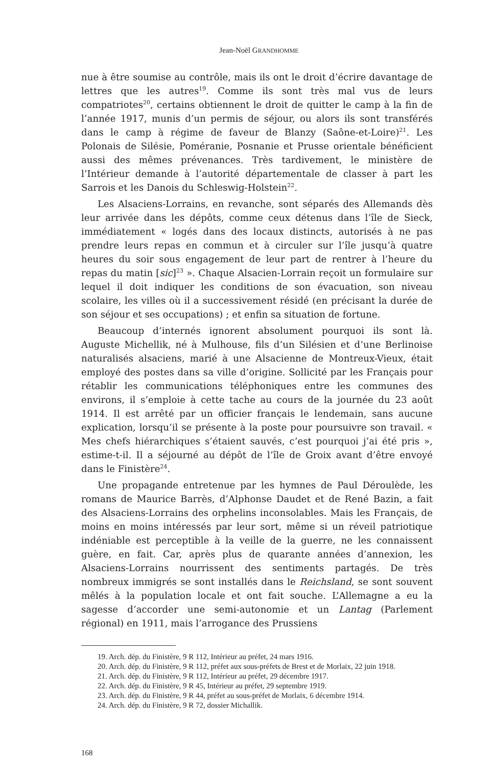Jean-Noël GRANDHOMME
nue à être soumise au contrôle, mais ils ont le droit d’écrire davantage de lettres que les autres<sup>19</sup>. Comme ils sont très mal vus de leurs compatriotes<sup>20</sup>, certains obtiennent le droit de quitter le camp à la fin de l’année 1917, munis d’un permis de séjour, ou alors ils sont transférés dans le camp à régime de faveur de Blanzy (Saône-et-Loire)<sup>21</sup>. Les Polonais de Silésie, Poméranie, Posnanie et Prusse orientale bénéficient aussi des mêmes prévenances. Très tardivement, le ministère de l’Intérieur demande à l’autorité départementale de classer à part les Sarrois et les Danois du Schleswig-Holstein<sup>22</sup>.
Les Alsaciens-Lorrains, en revanche, sont séparés des Allemands dès leur arrivée dans les dépôts, comme ceux détenus dans l’île de Sieck, immédiatement « logés dans des locaux distincts, autorisés à ne pas prendre leurs repas en commun et à circuler sur l’île jusqu’à quatre heures du soir sous engagement de leur part de rentrer à l’heure du repas du matin [sic]<sup>23</sup> ». Chaque Alsacien-Lorrain reçoit un formulaire sur lequel il doit indiquer les conditions de son évacuation, son niveau scolaire, les villes où il a successivement résidé (en précisant la durée de son séjour et ses occupations) ; et enfin sa situation de fortune.
Beaucoup d’internés ignorent absolument pourquoi ils sont là. Auguste Michellik, né à Mulhouse, fils d’un Silésien et d’une Berlinoise naturalisés alsaciens, marié à une Alsacienne de Montreux-Vieux, était employé des postes dans sa ville d’origine. Sollicité par les Français pour rétablir les communications téléphoniques entre les communes des environs, il s’emploie à cette tache au cours de la journée du 23 août 1914. Il est arrêté par un officier français le lendemain, sans aucune explication, lorsqu’il se présente à la poste pour poursuivre son travail. « Mes chefs hiérarchiques s’étaient sauvés, c’est pourquoi j’ai été pris », estime-t-il. Il a séjourné au dépôt de l’île de Groix avant d’être envoyé dans le Finistère<sup>24</sup>.
Une propagande entretenue par les hymnes de Paul Déroulède, les romans de Maurice Barrès, d’Alphonse Daudet et de René Bazin, a fait des Alsaciens-Lorrains des orphelins inconsolables. Mais les Français, de moins en moins intéressés par leur sort, même si un réveil patriotique indéniable est perceptible à la veille de la guerre, ne les connaissent guère, en fait. Car, après plus de quarante années d’annexion, les Alsaciens-Lorrains nourrissent des sentiments partagés. De très nombreux immigrés se sont installés dans le Reichsland, se sont souvent mêlés à la population locale et ont fait souche. L’Allemagne a eu la sagesse d’accorder une semi-autonomie et un Lantag (Parlement régional) en 1911, mais l’arrogance des Prussiens
19. Arch. dép. du Finistère, 9 R 112, Intérieur au préfet, 24 mars 1916.
20. Arch. dép. du Finistère, 9 R 112, préfet aux sous-préfets de Brest et de Morlaix, 22 juin 1918.
21. Arch. dép. du Finistère, 9 R 112, Intérieur au préfet, 29 décembre 1917.
22. Arch. dép. du Finistère, 9 R 45, Intérieur au préfet, 29 septembre 1919.
23. Arch. dép. du Finistère, 9 R 44, préfet au sous-préfet de Morlaix, 6 décembre 1914.
24. Arch. dép. du Finistère, 9 R 72, dossier Michallik.
168